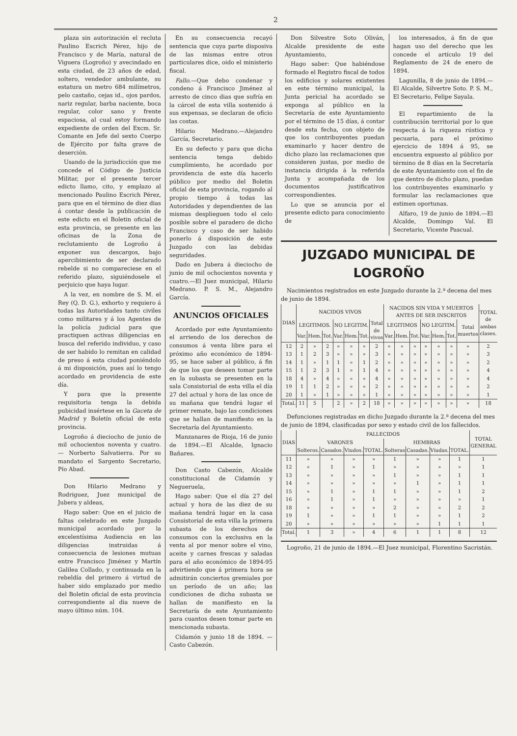2
plaza sin autorización el recluta Paulino Escrich Pérez, hijo de Francisco y de María, natural de Viguera (Logroño) y avecindado en esta ciudad, de 23 años de edad, soltero, vendedor ambulante, su estatura un metro 684 milímetros, pelo castaño, cejas id., ojos pardos, nariz regular, barba naciente, boca regular, color sano y frente espaciosa, al cual estoy formando expediente de orden del Excm. Sr. Comante en Jefe del sexto Cuerpo de Ejército por falta grave de deserción.
Usando de la jurisdicción que me concede el Código de Justicia Militar, por el presente tercer edicto llamo, cito, y emplazo al mencionado Paulino Escrich Pérez, para que en el término de diez dias á contar desde la publicación de este edicto en el Boletin oficial de esta provincia, se presente en las oficinas de la Zona de reclutamiento de Logroño á exponer sus descargos, bajo apercibimiento de ser declarado rebelde si no compareciese en el referido plazo, siguiéndosele el perjuicio que haya lugar.
A la vez, en nombre de S. M. el Rey (Q. D. G.), exhorto y requiero á todas las Autoridades tanto civiles como militares y á los Agentes de la policía judicial para que practiquen activas diligencias en busca del referido individuo, y caso de ser habido lo remitan en calidad de preso á esta ciudad poniéndolo á mi disposición, pues así lo tengo acordado en providencia de este día.
Y para que la presente requisitoria tenga la debida pubicidad insértese en la Gaceta de Madrid y Boletín oficial de esta provincia.
Logroño á dieciocho de junio de mil ochocientos noventa y cuatro. — Norberto Salvatierra. Por su mandato el Sargento Secretario, Pío Abad.
Don Hilario Medrano y Rodriguez, Juez municipal de Jubera y aldeas,
Hago saber: Que en el juicio de faltas celebrado en este Juzgado municipal acordado por la excelentísima Audiencia en las diligencias instruidas á consecuencia de lesiones mutuas entre Francisco Jiménez y Martín Galilea Collado, y continuada en la rebeldía del primero á virtud de haber sido emplazado por medio del Boletin oficial de esta provincia correspondiente al dia nueve de mayo último núm. 104.
En su consecuencia recayó sentencia que cuya parte disposiva de las mismas entre otros particulares dice, oido el ministerio fiscal.
Fallo.—Que debo condenar y condeno á Francisco Jiménez al arresto de cinco dias que sufría en la cárcel de esta villa sostenido á sus expensas, se declaran de oficio las costas.
Hilario Medrano.—Alejandro García, Secretario.
En su defecto y para que dicha sentencia tenga debido cumplimiento, he acordado por providencia de este día hacerlo público por medio del Boletin oficial de esta provincia, rogando al propio tiempo á todas las Autoridades y dependientes de las mismas desplieguen todo el celo posible sobre el paradero de dicho Francisco y caso de ser habido ponerlo á disposición de este Juzgado con las debidas seguridades.
Dado en Jubera á dieciocho de junio de mil ochocientos noventa y cuatro.—El Juez municipal, Hilario Medrano. P. S. M., Alejandro García.
ANUNCIOS OFICIALES
Acordado por este Ayuntamiento el arriendo de los derechos de consumos á venta libre para el próximo año económico de 1894-95, se hace saber al público, á fin de que los que deseen tomar parte en la subasta se presenten en la sala Consistorial de esta villa el día 27 del actual y hora de las once de su mañana que tendrá lugar el primer remate, bajo las condiciones que se hallan de manifiesto en la Secretaría del Ayuntamiento.
Manzanares de Rioja, 16 de junio de 1894.—El Alcalde, Ignacio Bañares.
Don Casto Cabezón, Alcalde constitucional de Cidamón y Negueruela,
Hago saber: Que el día 27 del actual y hora de las diez de su mañana tendrá lugar en la casa Consistorial de esta villa la primera subasta de los derechos de consumos con la exclusiva en la venta al por menor sobre el vino, aceite y carnes frescas y saladas para el año económico de 1894-95 advirtiendo que á primera hora se admitirán conciertos gremiales por un período de un año; las condiciones de dicha subasta se hallan de manifiesto en la Secretaría de este Ayuntamiento para cuantos desen tomar parte en mencionada subasta.
Cidamón y junio 18 de 1894. —Casto Cabezón.
Don Silvestre Soto Oliván, Alcalde presidente de este Ayuntamiento,
Hago saber: Que habiéndose formado el Registro fiscal de todos los edificios y solares existentes en este término municipal, la Junta pericial ha acordado se exponga al público en la Secretaría de este Ayuntamiento por el término de 15 días, á contar desde esta fecha, con objeto de que los contribuyentes puedan examinarlo y hacer dentro de dicho plazo las reclamaciones que consideren justas, por medio de instancia dirigida á la referida Junta y acompañada de los documentos justificativos correspondientes.
Lo que se anuncia por el presente edicto para conocimiento de
los interesados, á fin de que hagan uso del derecho que les concede el artículo 19 del Reglamento de 24 de enero de 1894.
Lagunilla, 8 de junio de 1894.—El Alcalde, Silvertre Soto. P. S. M., El Secretario, Felipe Sayala.
El repartimiento de la contribución territorial por lo que respecta á la riqueza rústica y pecuaria, para el próximo ejercicio de 1894 á 95, se encuentra expuesto al público por término de 8 días en la Secretaría de este Ayuntamiento con el fin de que dentro de dicho plazo, puedan los contribuyentes examinarlo y formular las reclamaciones que estimen oportunas.
Alfaro, 19 de junio de 1894.—El Alcalde, Domingo Val. El Secretario, Vicente Pascual.
JUZGADO MUNICIPAL DE LOGROÑO
Nacimientos registrados en este Juzgado durante la 2.ª decena del mes de junio de 1894.
| DIAS | NACIDOS VIVOS | | | | | | | NACIDOS SIN VIDA Y MUERTOS ANTES DE SER INSCRITOS | | | | | | | TOTAL de ambas clases. |
| --- | --- | --- | --- | --- | --- | --- | --- | --- | --- | --- | --- | --- | --- | --- | --- |
| | LEGITIMOS. | | | NO LEGITIM. | | | Total de vivos | LEGITIMOS | | | NO LEGITIM. | | | Total muertos | |
| | Var. | Hem. | Tot. | Var. | Hem. | Tot. | | Var. | Hem. | Tot. | Var. | Hem. | Tot. | | |
| 12 | 2 | » | 2 | » | » | » | 2 | » | » | » | » | » | » | » | 2 |
| 13 | 1 | 2 | 3 | » | » | » | 3 | » | » | » | » | » | » | » | 3 |
| 14 | 1 | » | 1 | 1 | » | 1 | 2 | » | » | » | » | » | » | » | 2 |
| 15 | 1 | 2 | 3 | 1 | » | 1 | 4 | » | » | » | » | » | » | » | 4 |
| 18 | 4 | » | 4 | » | » | » | 4 | » | » | » | » | » | » | » | 4 |
| 19 | 1 | 1 | 2 | » | » | » | 2 | » | » | » | » | » | » | » | 2 |
| 20 | 1 | » | 1 | » | » | » | 1 | » | » | » | » | » | » | » | 1 |
| Total. | 11 | 5 | | 2 | » | 2 | 18 | » | » | » | » | » | » | » | 18 |
Defunciones registradas en dicho Juzgado durante la 2.ª decena del mes de junio de 1894, clasificadas por sexo y estado civil de los fallecidos.
| DIAS | FALLECIDOS | | | | | | | | TOTAL GENERAL |
| --- | --- | --- | --- | --- | --- | --- | --- | --- | --- |
| | VARONES | | | | HEMBRAS | | | | |
| | Solteros. | Casados. | Viudos. | TOTAL. | Solteras | Casadas. | Viudas. | TOTAL. | |
| 11 | » | » | » | » | 1 | » | » | 1 | 1 |
| 12 | » | 1 | » | 1 | » | » | » | » | 1 |
| 13 | » | » | » | » | 1 | » | » | 1 | 1 |
| 14 | » | » | » | » | » | 1 | » | 1 | 1 |
| 15 | » | 1 | » | 1 | 1 | » | » | 1 | 2 |
| 16 | » | 1 | » | 1 | » | » | » | » | 1 |
| 18 | » | » | » | » | 2 | » | » | 2 | 2 |
| 19 | 1 | » | » | 1 | 1 | » | » | 1 | 2 |
| 20 | » | » | » | » | » | » | 1 | 1 | 1 |
| Total. | 1 | 3 | » | 4 | 6 | 1 | 1 | 8 | 12 |
Logroño, 21 de junio de 1894.—El Juez municipal, Florentino Sacristán.